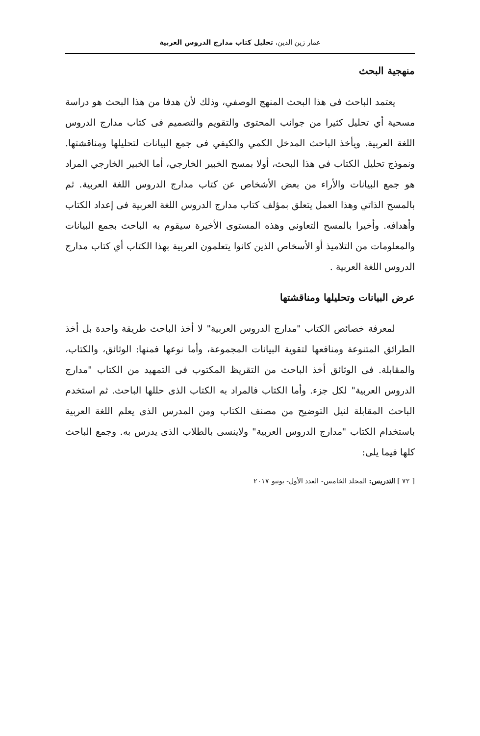عمار زين الدين، تحليل كتاب مدارج الدروس العربية
منهجية البحث
يعتمد الباحث فى هذا البحث المنهج الوصفي، وذلك لأن هدفا من هذا البحث هو دراسة مسحية أي تحليل كثيرا من جوانب المحتوى والتقويم والتصميم فى كتاب مدارج الدروس اللغة العربية. ويأخذ الباحث المدخل الكمي والكيفي فى جمع البيانات لتحليلها ومناقشتها. ونموذج تحليل الكتاب في هذا البحث، أولا بمسح الخبير الخارجي، أما الخبير الخارجي المراد هو جمع البيانات والأراء من بعض الأشخاص عن كتاب مدارج الدروس اللغة العربية. ثم بالمسح الذاتي وهذا العمل يتعلق بمؤلف كتاب مدارج الدروس اللغة العربية فى إعداد الكتاب وأهدافه. وأخيرا بالمسح التعاوني وهذه المستوى الأخيرة سيقوم به الباحث بجمع البيانات والمعلومات من التلاميذ أو الأسخاص الذين كانوا يتعلمون العربية بهذا الكتاب أي كتاب مدارج الدروس اللغة العربية .
عرض البيانات وتحليلها ومناقشتها
لمعرفة خصائص الكتاب "مدارج الدروس العربية" لا أخذ الباحث طريقة واحدة بل أخذ الطرائق المتنوعة ومنافعها لتقوية البيانات المجموعة، وأما نوعها فمنها: الوثائق، والكتاب، والمقابلة. فى الوثائق أخذ الباحث من التقريظ المكتوب فى التمهيد من الكتاب "مدارج الدروس العربية" لكل جزء. وأما الكتاب فالمراد به الكتاب الذى حللها الباحث. ثم استخدم الباحث المقابلة لنيل التوضيح من مصنف الكتاب ومن المدرس الذى يعلم اللغة العربية باستخدام الكتاب "مدارج الدروس العربية" ولاينسى بالطلاب الذى يدرس به. وجمع الباحث كلها فيما يلى:
[ ٧٢ ] التدريس: المجلد الخامس- العدد الأول- يونيو ٢٠١٧